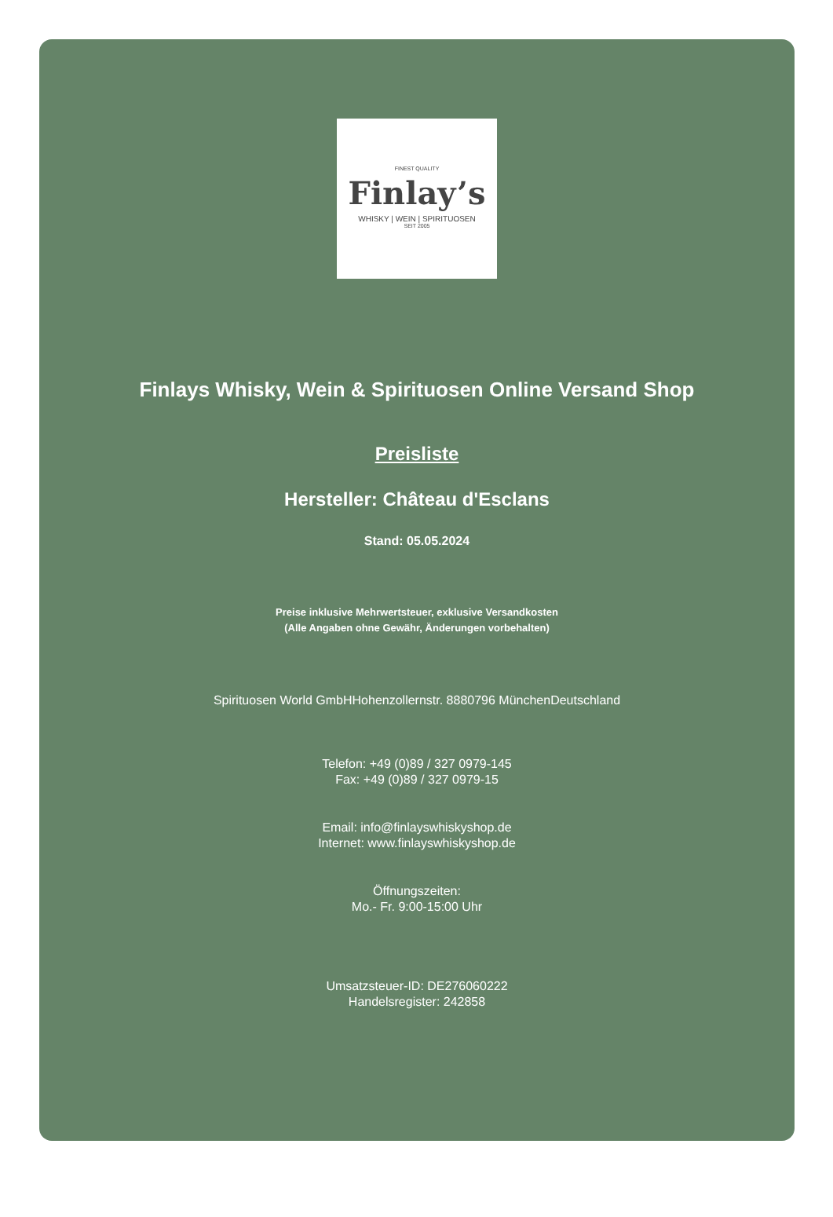FINEST QUALITY
Finlay’s
WHISKY | WEIN | SPIRITUOSEN
SEIT 2005
Finlays Whisky, Wein & Spirituosen Online Versand Shop
Preisliste
Hersteller: Château d'Esclans
Stand: 05.05.2024
Preise inklusive Mehrwertsteuer, exklusive Versandkosten
(Alle Angaben ohne Gewähr, Änderungen vorbehalten)
Spirituosen World GmbHHohenzollernstr. 8880796 MünchenDeutschland
Telefon: +49 (0)89 / 327 0979-145
Fax: +49 (0)89 / 327 0979-15
Email: info@finlayswhiskyshop.de
Internet: www.finlayswhiskyshop.de
Öffnungszeiten:
Mo.- Fr. 9:00-15:00 Uhr
Umsatzsteuer-ID: DE276060222
Handelsregister: 242858